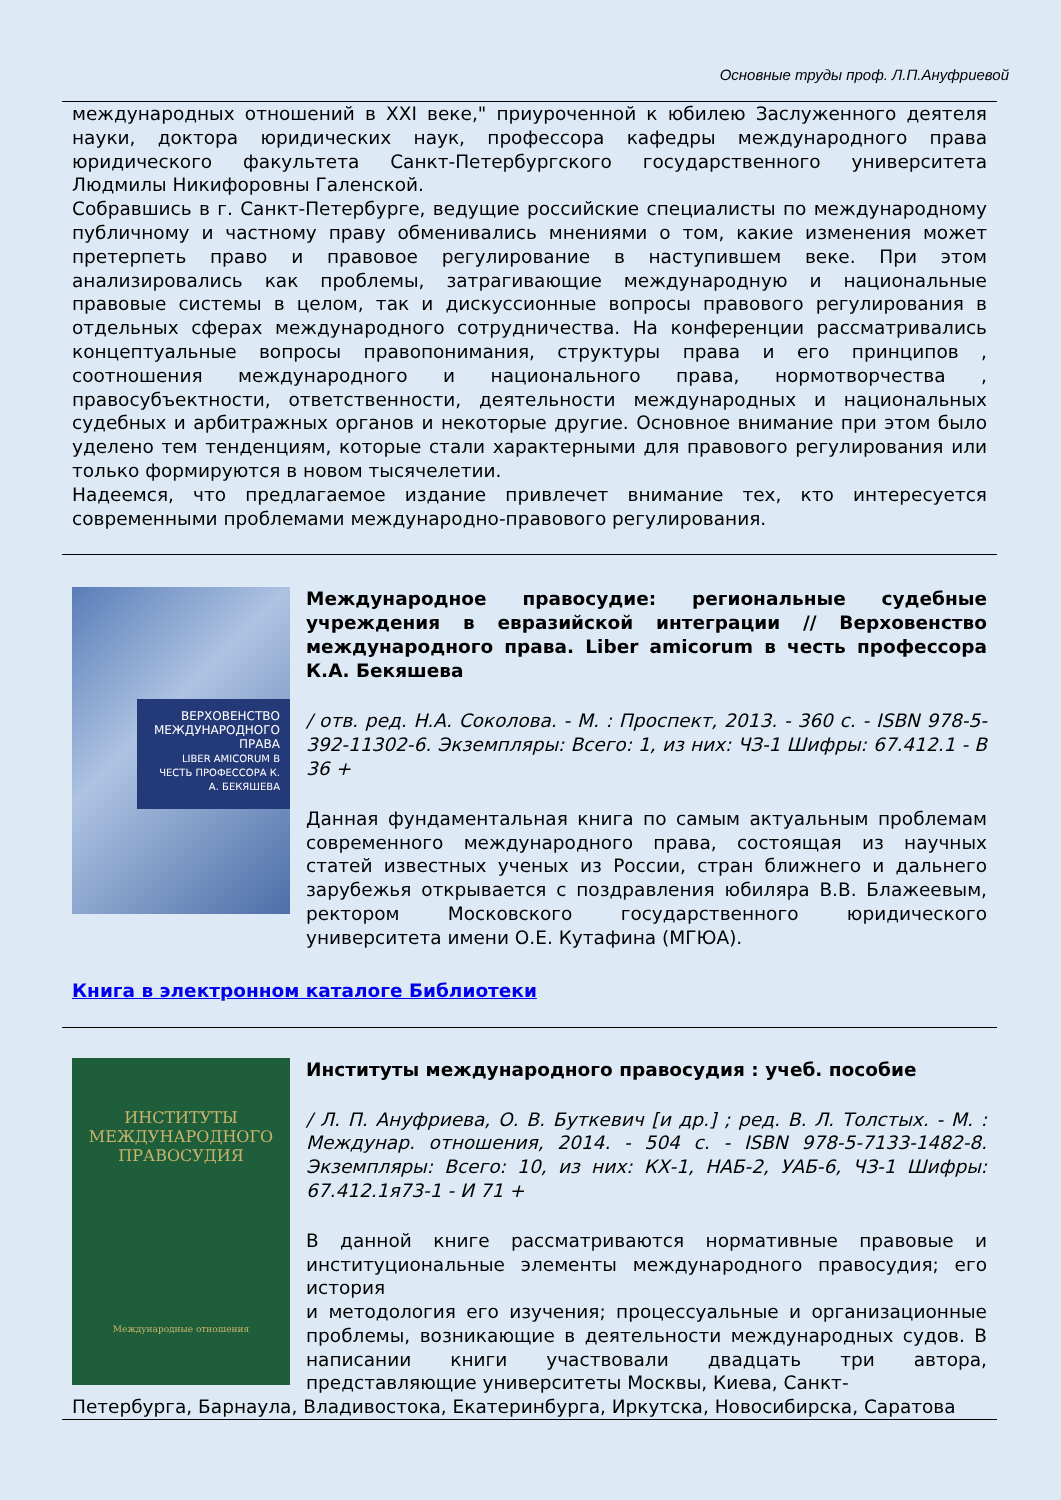Основные труды проф. Л.П.Ануфриевой
международных отношений в XXI веке," приуроченной к юбилею Заслуженного деятеля науки, доктора юридических наук, профессора кафедры международного права юридического факультета Санкт-Петербургского государственного университета Людмилы Никифоровны Галенской.
Собравшись в г. Санкт-Петербурге, ведущие российские специалисты по международному публичному и частному праву обменивались мнениями о том, какие изменения может претерпеть право и правовое регулирование в наступившем веке. При этом анализировались как проблемы, затрагивающие международную и национальные правовые системы в целом, так и дискуссионные вопросы правового регулирования в отдельных сферах международного сотрудничества. На конференции рассматривались концептуальные вопросы правопонимания, структуры права и его принципов , соотношения международного и национального права, нормотворчества , правосубъектности, ответственности, деятельности международных и национальных судебных и арбитражных органов и некоторые другие. Основное внимание при этом было уделено тем тенденциям, которые стали характерными для правового регулирования или только формируются в новом тысячелетии.
Надеемся, что предлагаемое издание привлечет внимание тех, кто интересуется современными проблемами международно-правового регулирования.
ВЕРХОВЕНСТВО МЕЖДУНАРОДНОГО ПРАВА
LIBER AMICORUM В ЧЕСТЬ ПРОФЕССОРА К. А. БЕКЯШЕВА
Международное правосудие: региональные судебные учреждения в евразийской интеграции // Верховенство международного права. Liber amicorum в честь профессора К.А. Бекяшева
/ отв. ред. Н.А. Соколова. - М. : Проспект, 2013. - 360 с. - ISBN 978-5-392-11302-6. Экземпляры: Всего: 1, из них: ЧЗ-1 Шифры: 67.412.1 - В 36 +
Данная фундаментальная книга по самым актуальным проблемам современного международного права, состоящая из научных статей известных ученых из России, стран ближнего и дальнего зарубежья открывается с поздравления юбиляра В.В. Блажеевым, ректором Московского государственного юридического университета имени О.Е. Кутафина (МГЮА).
Книга в электронном каталоге Библиотеки
ИНСТИТУТЫ
МЕЖДУНАРОДНОГО
ПРАВОСУДИЯ
Международные отношения
Институты международного правосудия : учеб. пособие
/ Л. П. Ануфриева, О. В. Буткевич [и др.] ; ред. В. Л. Толстых. - М. : Междунар. отношения, 2014. - 504 с. - ISBN 978-5-7133-1482-8. Экземпляры: Всего: 10, из них: КХ-1, НАБ-2, УАБ-6, ЧЗ-1 Шифры: 67.412.1я73-1 - И 71 +
В данной книге рассматриваются нормативные правовые и институциональные элементы международного правосудия; его история
и методология его изучения; процессуальные и организационные проблемы, возникающие в деятельности международных судов. В написании книги участвовали двадцать три автора, представляющие университеты Москвы, Киева, Санкт-
Петербурга, Барнаула, Владивостока, Екатеринбурга, Иркутска, Новосибирска, Саратова